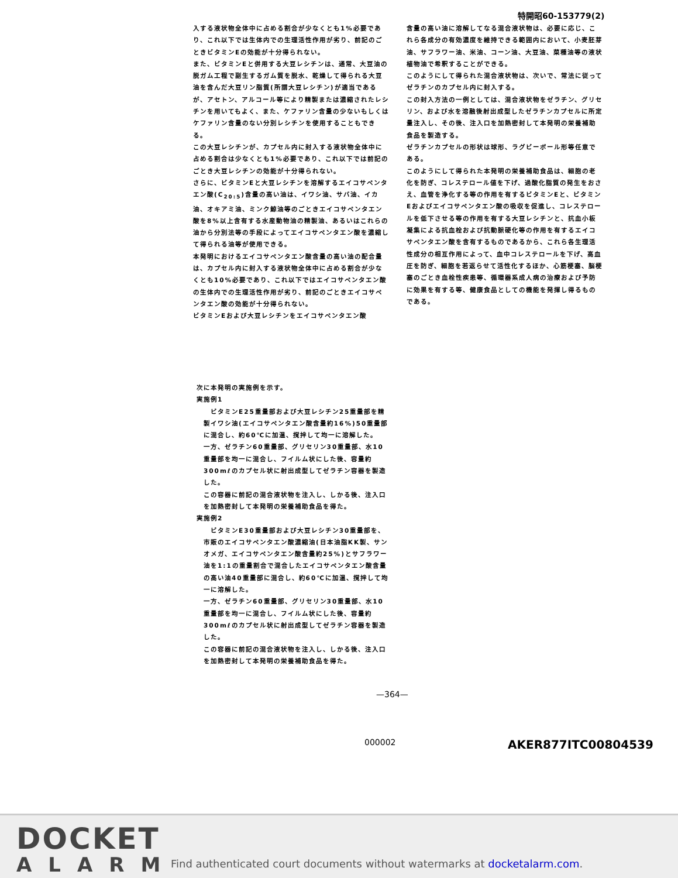特開昭60-153779(2)
入する液状物全体中に占める割合が少なくとも1%必要であり、これ以下では生体内での生理活性作用が劣り、前記のごときビタミンEの効能が十分得られない。
また、ビタミンEと併用する大豆レシチンは、通常、大豆油の脱ガム工程で副生するガム質を脱水、乾燥して得られる大豆油を含んだ大豆リン脂質(所謂大豆レシチン)が適当であるが、アセトン、アルコール等により精製または濃縮されたレシチンを用いてもよく、また、ケファリン含量の少ないもしくはケファリン含量のない分別レシチンを使用することもできる。
この大豆レシチンが、カプセル内に封入する液状物全体中に占める割合は少なくとも1%必要であり、これ以下では前記のごとき大豆レシチンの効能が十分得られない。
さらに、ビタミンEと大豆レシチンを溶解するエイコサペンタエン酸(C<sub>20:5</sub>)含量の高い油は、イワシ油、サバ油、イカ油、オキアミ油、ミンク鯨油等のごときエイコサペンタエン酸を8%以上含有する水産動物油の精製油、あるいはこれらの油から分別法等の手段によってエイコサペンタエン酸を濃縮して得られる油等が使用できる。
本発明におけるエイコサペンタエン酸含量の高い油の配合量は、カプセル内に封入する液状物全体中に占める割合が少なくとも10%必要であり、これ以下ではエイコサペンタエン酸の生体内での生理活性作用が劣り、前記のごときエイコサペンタエン酸の効能が十分得られない。
ビタミンEおよび大豆レシチンをエイコサペンタエン酸
含量の高い油に溶解してなる混合液状物は、必要に応じ、これら各成分の有効濃度を維持できる範囲内において、小麦胚芽油、サフラワー油、米油、コーン油、大豆油、菜種油等の液状植物油で希釈することができる。
このようにして得られた混合液状物は、次いで、常法に従ってゼラチンのカプセル内に封入する。
この封入方法の一例としては、混合液状物をゼラチン、グリセリン、および水を溶融後射出成型したゼラチンカプセルに所定量注入し、その後、注入口を加熱密封して本発明の栄養補助食品を製造する。
ゼラチンカプセルの形状は球形、ラグビーボール形等任意である。
このようにして得られた本発明の栄養補助食品は、細胞の老化を防ぎ、コレステロール値を下げ、過酸化脂質の発生をおさえ、血管を浄化する等の作用を有するビタミンEと、ビタミンEおよびエイコサペンタエン酸の吸収を促進し、コレステロールを低下させる等の作用を有する大豆レシチンと、抗血小板凝集による抗血栓および抗動脈硬化等の作用を有するエイコサペンタエン酸を含有するものであるから、これら各生理活性成分の相互作用によって、血中コレステロールを下げ、高血圧を防ぎ、細胞を若返らせて活性化するほか、心筋梗塞、脳梗塞のごとき血栓性疾患等、循環器系成人病の治療および予防に効果を有する等、健康食品としての機能を発揮し得るものである。
次に本発明の実施例を示す。
実施例1
　ビタミンE25重量部および大豆レシチン25重量部を精製イワシ油(エイコサペンタエン酸含量約16%)50重量部に混合し、約60℃に加温、撹拌して均一に溶解した。
一方、ゼラチン60重量部、グリセリン30重量部、水10重量部を均一に混合し、フイルム状にした後、容量約300mℓのカプセル状に射出成型してゼラチン容器を製造した。
この容器に前記の混合液状物を注入し、しかる後、注入口を加熱密封して本発明の栄養補助食品を得た。
実施例2
　ビタミンE30重量部および大豆レシチン30重量部を、市販のエイコサペンタエン酸濃縮油(日本油脂KK製、サンオメガ、エイコサペンタエン酸含量約25%)とサフラワー油を1:1の重量割合で混合したエイコサペンタエン酸含量の高い油40重量部に混合し、約60℃に加温、撹拌して均一に溶解した。
一方、ゼラチン60重量部、グリセリン30重量部、水10重量部を均一に混合し、フイルム状にした後、容量約300mℓのカプセル状に射出成型してゼラチン容器を製造した。
この容器に前記の混合液状物を注入し、しかる後、注入口を加熱密封して本発明の栄養補助食品を得た。
—364—
000002 AKER877ITC00804539
DOCKET
ALARM
Find authenticated court documents without watermarks at docketalarm.com.